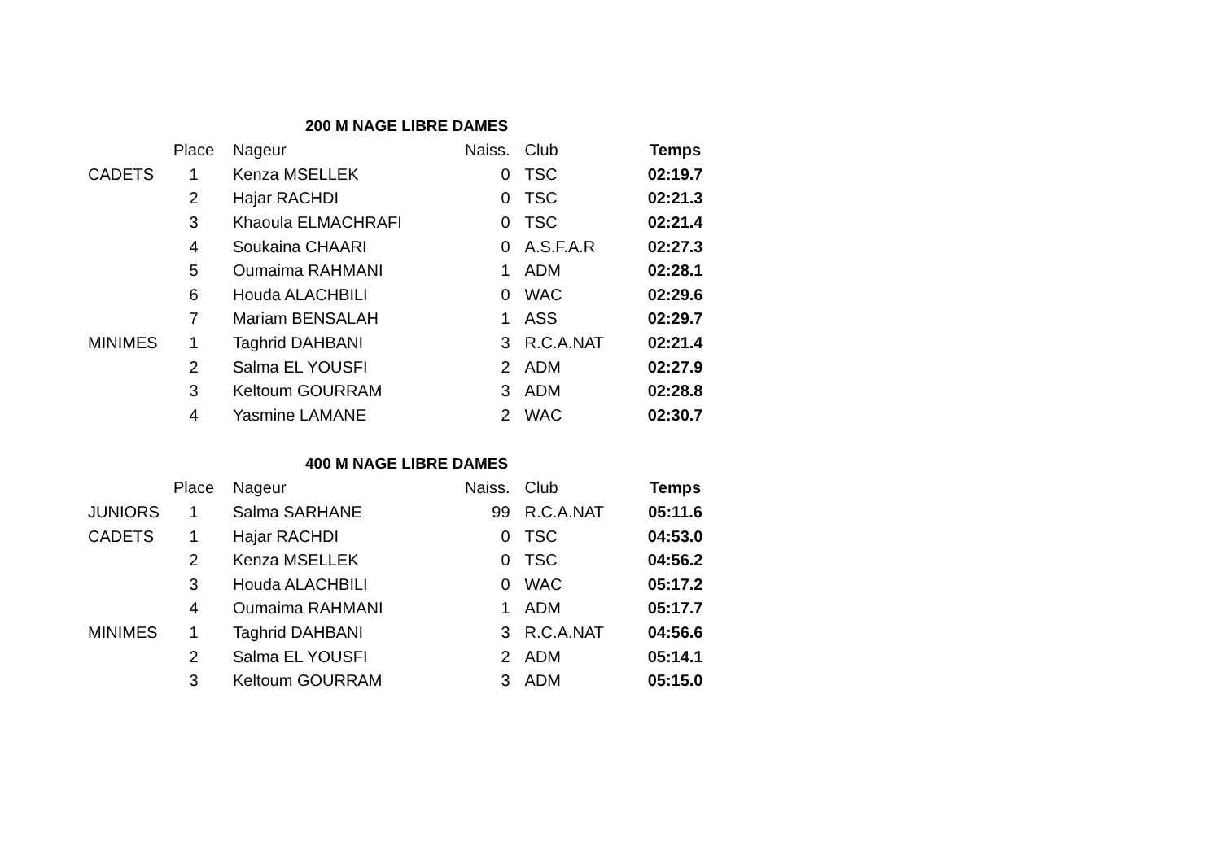200 M NAGE LIBRE DAMES
| | Place | Nageur | Naiss. | Club | Temps |
| --- | --- | --- | --- | --- | --- |
| CADETS | 1 | Kenza MSELLEK | 0 | TSC | 02:19.7 |
| | 2 | Hajar RACHDI | 0 | TSC | 02:21.3 |
| | 3 | Khaoula ELMACHRAFI | 0 | TSC | 02:21.4 |
| | 4 | Soukaina CHAARI | 0 | A.S.F.A.R | 02:27.3 |
| | 5 | Oumaima RAHMANI | 1 | ADM | 02:28.1 |
| | 6 | Houda ALACHBILI | 0 | WAC | 02:29.6 |
| | 7 | Mariam BENSALAH | 1 | ASS | 02:29.7 |
| MINIMES | 1 | Taghrid DAHBANI | 3 | R.C.A.NAT | 02:21.4 |
| | 2 | Salma EL YOUSFI | 2 | ADM | 02:27.9 |
| | 3 | Keltoum GOURRAM | 3 | ADM | 02:28.8 |
| | 4 | Yasmine LAMANE | 2 | WAC | 02:30.7 |
400 M NAGE LIBRE DAMES
| | Place | Nageur | Naiss. | Club | Temps |
| --- | --- | --- | --- | --- | --- |
| JUNIORS | 1 | Salma SARHANE | 99 | R.C.A.NAT | 05:11.6 |
| CADETS | 1 | Hajar RACHDI | 0 | TSC | 04:53.0 |
| | 2 | Kenza MSELLEK | 0 | TSC | 04:56.2 |
| | 3 | Houda ALACHBILI | 0 | WAC | 05:17.2 |
| | 4 | Oumaima RAHMANI | 1 | ADM | 05:17.7 |
| MINIMES | 1 | Taghrid DAHBANI | 3 | R.C.A.NAT | 04:56.6 |
| | 2 | Salma EL YOUSFI | 2 | ADM | 05:14.1 |
| | 3 | Keltoum GOURRAM | 3 | ADM | 05:15.0 |